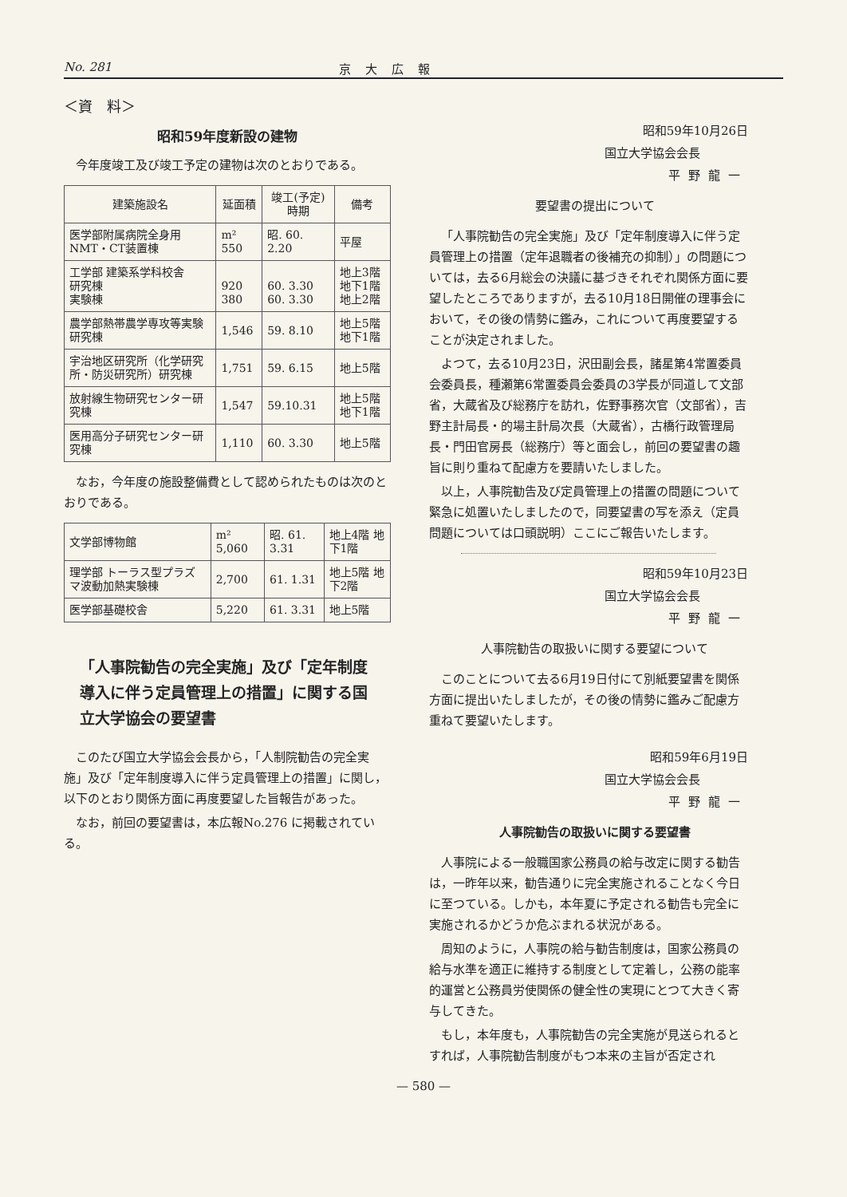No. 281 京大広報
＜資　料＞
昭和59年度新設の建物
今年度竣工及び竣工予定の建物は次のとおりである。
| 建築施設名 | 延面積 | 竣工(予定)時期 | 備考 |
| --- | --- | --- | --- |
| 医学部附属病院全身用 NMT・CT装置棟 | m² 550 | 昭. 60. 2.20 | 平屋 |
| 工学部 建築系学科校舎 研究棟 実験棟 | 920 380 | 60. 3.30 60. 3.30 | 地上3階 地下1階 地上2階 |
| 農学部熱帯農学専攻等実験研究棟 | 1,546 | 59. 8.10 | 地上5階 地下1階 |
| 宇治地区研究所（化学研究所・防災研究所）研究棟 | 1,751 | 59. 6.15 | 地上5階 |
| 放射線生物研究センター研究棟 | 1,547 | 59.10.31 | 地上5階 地下1階 |
| 医用高分子研究センター研究棟 | 1,110 | 60. 3.30 | 地上5階 |
なお，今年度の施設整備費として認められたものは次のとおりである。
| 文学部博物館 | m² 5,060 | 昭. 61. 3.31 | 地上4階 地下1階 |
| 理学部 トーラス型プラズマ波動加熱実験棟 | 2,700 | 61. 1.31 | 地上5階 地下2階 |
| 医学部基礎校舎 | 5,220 | 61. 3.31 | 地上5階 |
「人事院勧告の完全実施」及び「定年制度導入に伴う定員管理上の措置」に関する国立大学協会の要望書
このたび国立大学協会会長から，「人制院勧告の完全実施」及び「定年制度導入に伴う定員管理上の措置」に関し，以下のとおり関係方面に再度要望した旨報告があった。
なお，前回の要望書は，本広報No.276 に掲載されている。
昭和59年10月26日
国立大学協会会長
平野龍一
要望書の提出について
「人事院勧告の完全実施」及び「定年制度導入に伴う定員管理上の措置（定年退職者の後補充の抑制）」の問題については，去る6月総会の決議に基づきそれぞれ関係方面に要望したところでありますが，去る10月18日開催の理事会において，その後の情勢に鑑み，これについて再度要望することが決定されました。
よつて，去る10月23日，沢田副会長，諸星第4常置委員会委員長，種瀬第6常置委員会委員の3学長が同道して文部省，大蔵省及び総務庁を訪れ，佐野事務次官（文部省），吉野主計局長・的場主計局次長（大蔵省），古橋行政管理局長・門田官房長（総務庁）等と面会し，前回の要望書の趣旨に則り重ねて配慮方を要請いたしました。
以上，人事院勧告及び定員管理上の措置の問題について緊急に処置いたしましたので，同要望書の写を添え（定員問題については口頭説明）ここにご報告いたします。
昭和59年10月23日
国立大学協会会長
平野龍一
人事院勧告の取扱いに関する要望について
このことについて去る6月19日付にて別紙要望書を関係方面に提出いたしましたが，その後の情勢に鑑みご配慮方重ねて要望いたします。
昭和59年6月19日
国立大学協会会長
平野龍一
人事院勧告の取扱いに関する要望書
人事院による一般職国家公務員の給与改定に関する勧告は，一昨年以来，勧告通りに完全実施されることなく今日に至つている。しかも，本年夏に予定される勧告も完全に実施されるかどうか危ぶまれる状況がある。
周知のように，人事院の給与勧告制度は，国家公務員の給与水準を適正に維持する制度として定着し，公務の能率的運営と公務員労使関係の健全性の実現にとつて大きく寄与してきた。
もし，本年度も，人事院勧告の完全実施が見送られるとすれば，人事院勧告制度がもつ本来の主旨が否定され
— 580 —